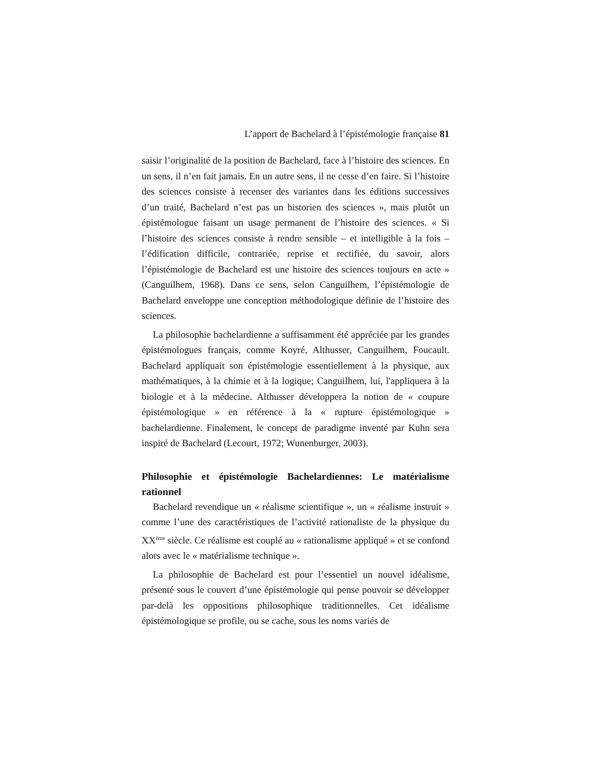L’apport de Bachelard à l’épistémologie française 81
saisir l’originalité de la position de Bachelard, face à l’histoire des sciences. En un sens, il n’en fait jamais. En un autre sens, il ne cesse d’en faire. Si l’histoire des sciences consiste à recenser des variantes dans les éditions successives d’un traité, Bachelard n’est pas un historien des sciences », mais plutôt un épistémologue faisant un usage permanent de l’histoire des sciences. « Si l’histoire des sciences consiste à rendre sensible – et intelligible à la fois – l’édification difficile, contrariée, reprise et rectifiée, du savoir, alors l’épistémologie de Bachelard est une histoire des sciences toujours en acte » (Canguilhem, 1968). Dans ce sens, selon Canguilhem, l’épistémologie de Bachelard enveloppe une conception méthodologique définie de l’histoire des sciences.
La philosophie bachelardienne a suffisamment été appréciée par les grandes épistémologues français, comme Koyré, Althusser, Canguilhem, Foucault. Bachelard appliquait son épistémologie essentiellement à la physique, aux mathématiques, à la chimie et à la logique; Canguilhem, lui, l'appliquera à la biologie et à la médecine. Althusser développera la notion de « coupure épistémologique » en référence à la « rupture épistémologique » bachelardienne. Finalement, le concept de paradigme inventé par Kuhn sera inspiré de Bachelard (Lecourt, 1972; Wunenburger, 2003).
Philosophie et épistémologie Bachelardiennes: Le matérialisme rationnel
Bachelard revendique un « réalisme scientifique », un « réalisme instruit » comme l’une des caractéristiques de l’activité rationaliste de la physique du XX<sup>ème</sup> siècle. Ce réalisme est couplé au « rationalisme appliqué » et se confond alors avec le « matérialisme technique ».
La philosophie de Bachelard est pour l’essentiel un nouvel idéalisme, présenté sous le couvert d’une épistémologie qui pense pouvoir se développer par-delà les oppositions philosophique traditionnelles. Cet idéalisme épistémologique se profile, ou se cache, sous les noms variés de